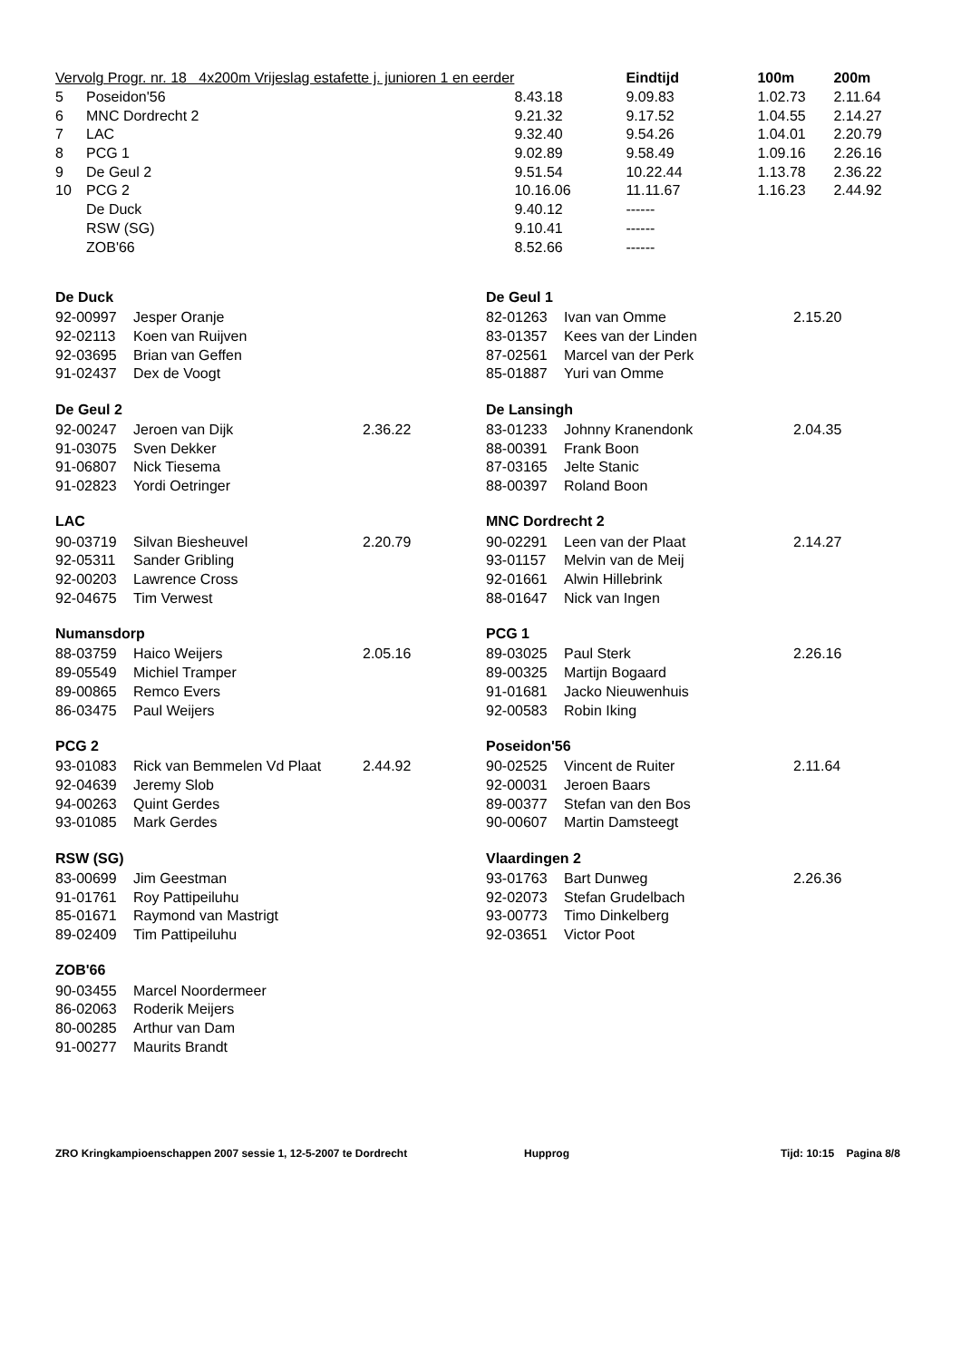| Vervolg Progr. nr. 18 4x200m Vrijeslag estafette j. junioren 1 en eerder | | | Eindtijd | 100m | 200m |
| 5 | Poseidon'56 | 8.43.18 | 9.09.83 | 1.02.73 | 2.11.64 |
| 6 | MNC Dordrecht 2 | 9.21.32 | 9.17.52 | 1.04.55 | 2.14.27 |
| 7 | LAC | 9.32.40 | 9.54.26 | 1.04.01 | 2.20.79 |
| 8 | PCG 1 | 9.02.89 | 9.58.49 | 1.09.16 | 2.26.16 |
| 9 | De Geul 2 | 9.51.54 | 10.22.44 | 1.13.78 | 2.36.22 |
| 10 | PCG 2 | 10.16.06 | 11.11.67 | 1.16.23 | 2.44.92 |
| | De Duck | 9.40.12 | ------ | | |
| | RSW (SG) | 9.10.41 | ------ | | |
| | ZOB'66 | 8.52.66 | ------ | | |
De Duck
| 92-00997 | Jesper Oranje | |
| 92-02113 | Koen van Ruijven | |
| 92-03695 | Brian van Geffen | |
| 91-02437 | Dex de Voogt | |
De Geul 2
| 92-00247 | Jeroen van Dijk | 2.36.22 |
| 91-03075 | Sven Dekker | |
| 91-06807 | Nick Tiesema | |
| 91-02823 | Yordi Oetringer | |
LAC
| 90-03719 | Silvan Biesheuvel | 2.20.79 |
| 92-05311 | Sander Gribling | |
| 92-00203 | Lawrence Cross | |
| 92-04675 | Tim Verwest | |
Numansdorp
| 88-03759 | Haico Weijers | 2.05.16 |
| 89-05549 | Michiel Tramper | |
| 89-00865 | Remco Evers | |
| 86-03475 | Paul Weijers | |
PCG 2
| 93-01083 | Rick van Bemmelen Vd Plaat | 2.44.92 |
| 92-04639 | Jeremy Slob | |
| 94-00263 | Quint Gerdes | |
| 93-01085 | Mark Gerdes | |
RSW (SG)
| 83-00699 | Jim Geestman | |
| 91-01761 | Roy Pattipeiluhu | |
| 85-01671 | Raymond van Mastrigt | |
| 89-02409 | Tim Pattipeiluhu | |
ZOB'66
| 90-03455 | Marcel Noordermeer | |
| 86-02063 | Roderik Meijers | |
| 80-00285 | Arthur van Dam | |
| 91-00277 | Maurits Brandt | |
De Geul 1
| 82-01263 | Ivan van Omme | 2.15.20 |
| 83-01357 | Kees van der Linden | |
| 87-02561 | Marcel van der Perk | |
| 85-01887 | Yuri van Omme | |
De Lansingh
| 83-01233 | Johnny Kranendonk | 2.04.35 |
| 88-00391 | Frank Boon | |
| 87-03165 | Jelte Stanic | |
| 88-00397 | Roland Boon | |
MNC Dordrecht 2
| 90-02291 | Leen van der Plaat | 2.14.27 |
| 93-01157 | Melvin van de Meij | |
| 92-01661 | Alwin Hillebrink | |
| 88-01647 | Nick van Ingen | |
PCG 1
| 89-03025 | Paul Sterk | 2.26.16 |
| 89-00325 | Martijn Bogaard | |
| 91-01681 | Jacko Nieuwenhuis | |
| 92-00583 | Robin Iking | |
Poseidon'56
| 90-02525 | Vincent de Ruiter | 2.11.64 |
| 92-00031 | Jeroen Baars | |
| 89-00377 | Stefan van den Bos | |
| 90-00607 | Martin Damsteegt | |
Vlaardingen 2
| 93-01763 | Bart Dunweg | 2.26.36 |
| 92-02073 | Stefan Grudelbach | |
| 93-00773 | Timo Dinkelberg | |
| 92-03651 | Victor Poot | |
ZRO Kringkampioenschappen 2007 sessie 1, 12-5-2007 te Dordrecht Hupprog Tijd: 10:15 Pagina 8/8